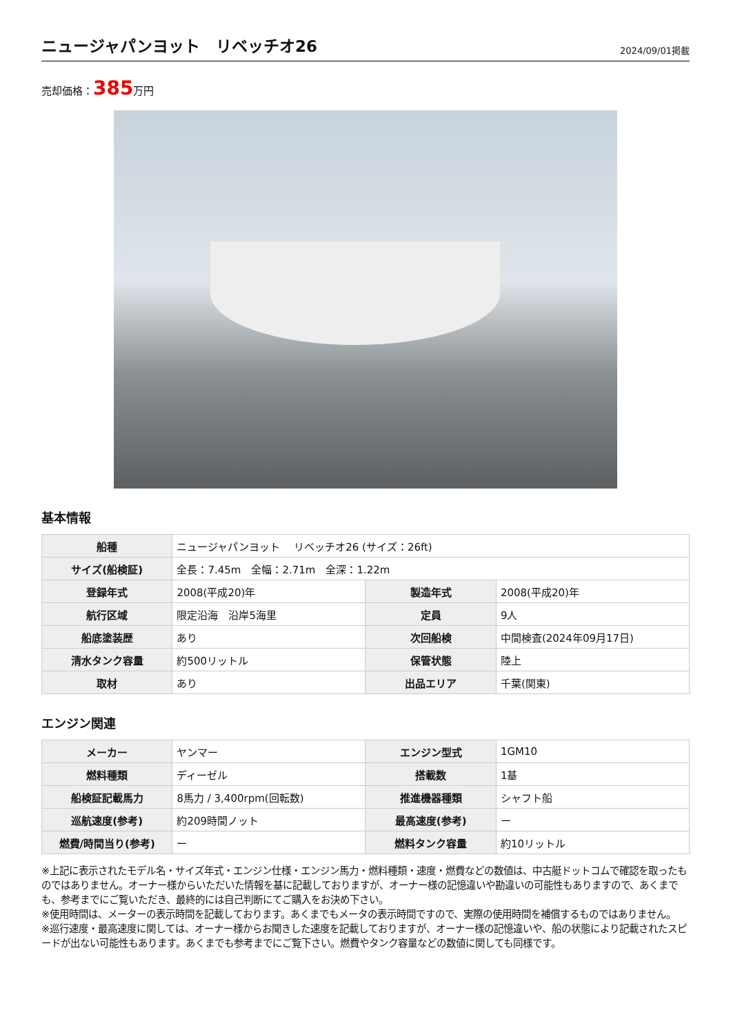ニュージャパンヨット　リベッチオ26
2024/09/01掲載
売却価格：385万円
基本情報
| 船種 | ニュージャパンヨット リベッチオ26 (サイズ：26ft) | | |
| サイズ(船検証) | 全長：7.45m 全幅：2.71m 全深：1.22m | | |
| 登録年式 | 2008(平成20)年 | 製造年式 | 2008(平成20)年 |
| 航行区域 | 限定沿海 沿岸5海里 | 定員 | 9人 |
| 船底塗装歴 | あり | 次回船検 | 中間検査(2024年09月17日) |
| 清水タンク容量 | 約500リットル | 保管状態 | 陸上 |
| 取材 | あり | 出品エリア | 千葉(関東) |
エンジン関連
| メーカー | ヤンマー | エンジン型式 | 1GM10 |
| 燃料種類 | ディーゼル | 搭載数 | 1基 |
| 船検証記載馬力 | 8馬力 / 3,400rpm(回転数) | 推進機器種類 | シャフト船 |
| 巡航速度(参考) | 約209時間ノット | 最高速度(参考) | ー |
| 燃費/時間当り(参考) | ー | 燃料タンク容量 | 約10リットル |
※上記に表示されたモデル名・サイズ年式・エンジン仕様・エンジン馬力・燃料種類・速度・燃費などの数値は、中古艇ドットコムで確認を取ったものではありません。オーナー様からいただいた情報を基に記載しておりますが、オーナー様の記憶違いや勘違いの可能性もありますので、あくまでも、参考までにご覧いただき、最終的には自己判断にてご購入をお決め下さい。
※使用時間は、メーターの表示時間を記載しております。あくまでもメータの表示時間ですので、実際の使用時間を補償するものではありません。
※巡行速度・最高速度に関しては、オーナー様からお聞きした速度を記載しておりますが、オーナー様の記憶違いや、船の状態により記載されたスピードが出ない可能性もあります。あくまでも参考までにご覧下さい。燃費やタンク容量などの数値に関しても同様です。